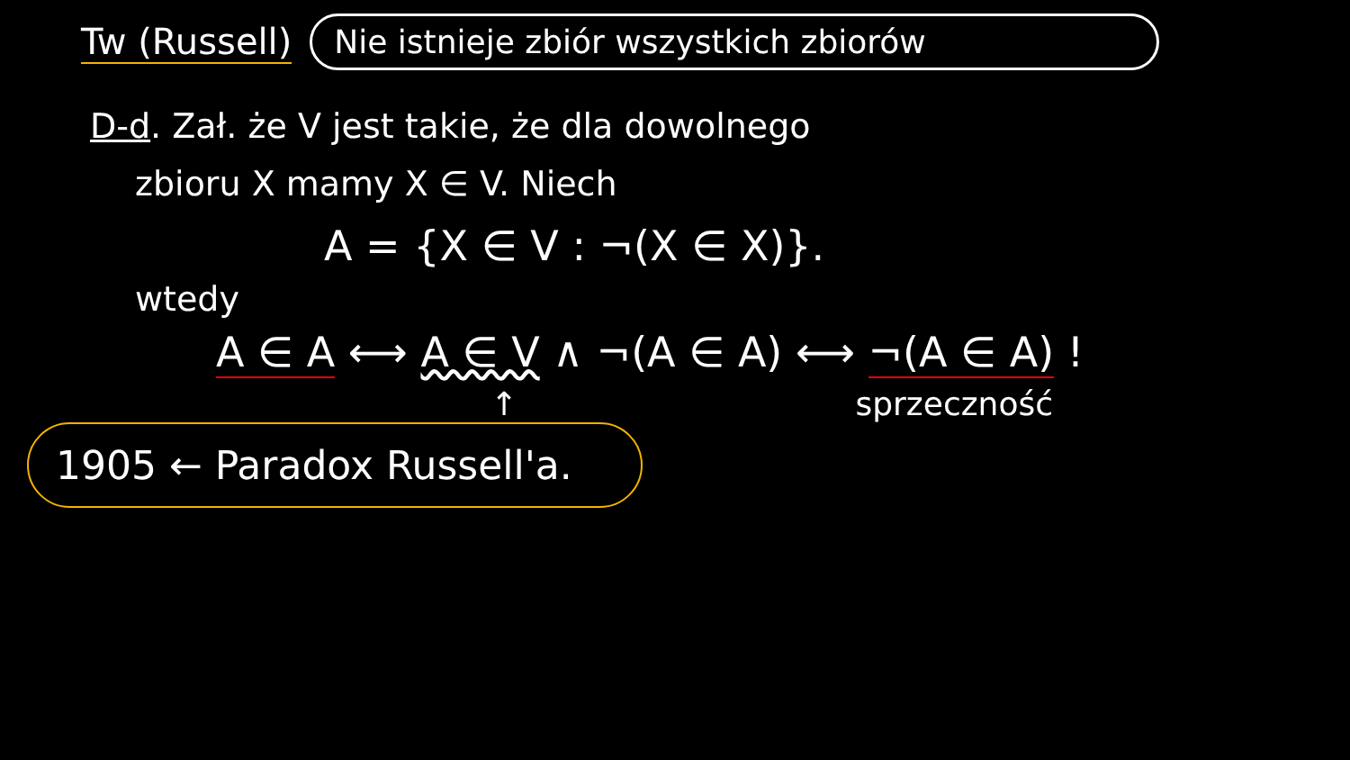Tw (Russell)
Nie istnieje zbiór wszystkich zbiorów
D-d. Zał. że V jest takie, że dla dowolnego
zbioru X mamy X ∈ V. Niech
A = {X ∈ V : ¬(X ∈ X)}.
wtedy
A ∈ A ⟷ A ∈ V ∧ ¬(A ∈ A) ⟷ ¬(A ∈ A) !
↑ sprzeczność
1905 ← Paradox Russell'a.